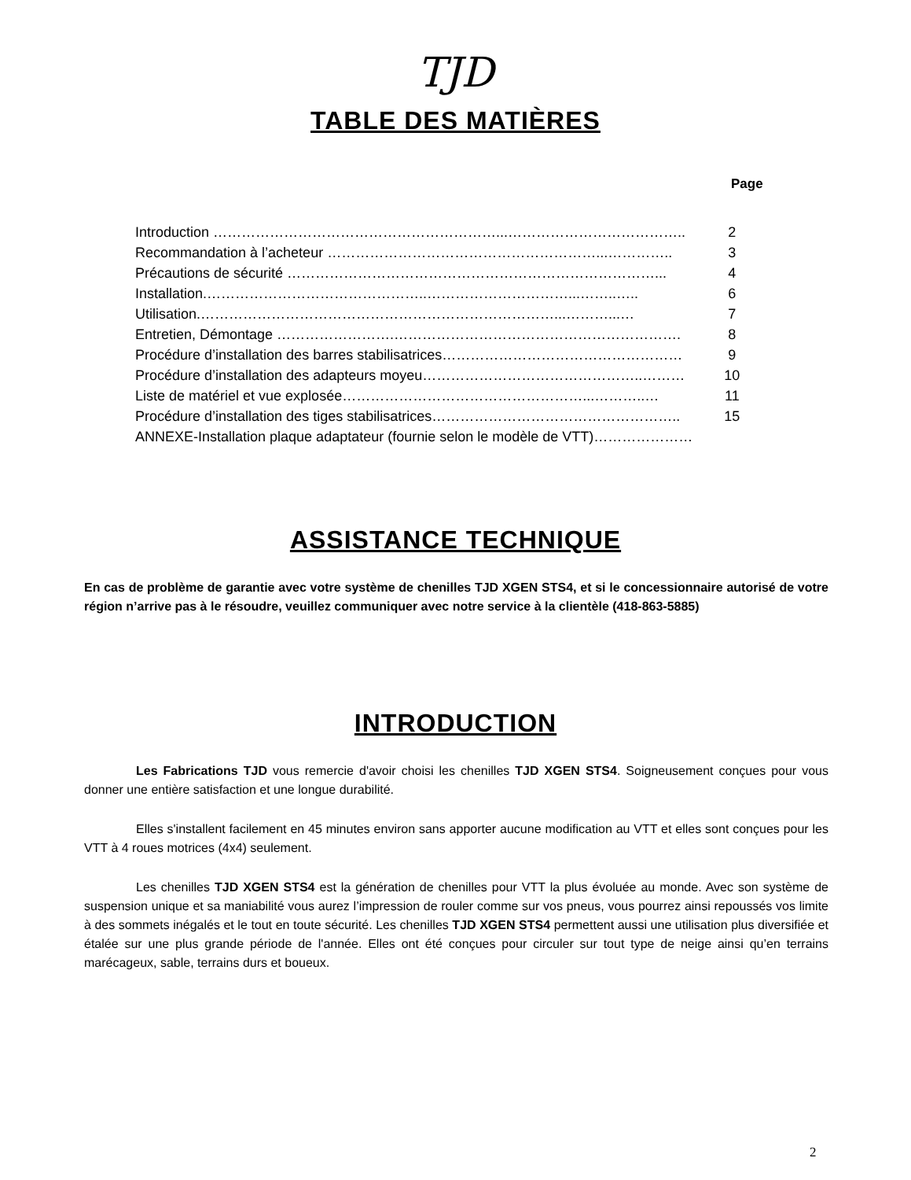TJD
TABLE DES MATIÈRES
Page
| Introduction ……………………………………………………...……………………………….. | 2 |
| Recommandation à l’acheteur …………………………………………………...………….. | 3 |
| Précautions de sécurité ……………………………………………………………………... | 4 |
| Installation.………………………………………..…………………………...……..….. | 6 |
| Utilisation.…………………………………………………………………...………...… | 7 |
| Entretien, Démontage …………………….……………………………………………………. | 8 |
| Procédure d’installation des barres stabilisatrices…………………………………………… | 9 |
| Procédure d’installation des adapteurs moyeu………………………………………..……… | 10 |
| Liste de matériel et vue explosée……………………………………………...………..… | 11 |
| Procédure d’installation des tiges stabilisatrices…………………………………………….. | 15 |
| ANNEXE-Installation plaque adaptateur (fournie selon le modèle de VTT)………………… | |
ASSISTANCE TECHNIQUE
En cas de problème de garantie avec votre système de chenilles TJD XGEN STS4, et si le concessionnaire autorisé de votre région n’arrive pas à le résoudre, veuillez communiquer avec notre service à la clientèle (418-863-5885)
INTRODUCTION
Les Fabrications TJD vous remercie d'avoir choisi les chenilles TJD XGEN STS4. Soigneusement conçues pour vous donner une entière satisfaction et une longue durabilité.
Elles s'installent facilement en 45 minutes environ sans apporter aucune modification au VTT et elles sont conçues pour les VTT à 4 roues motrices (4x4) seulement.
Les chenilles TJD XGEN STS4 est la génération de chenilles pour VTT la plus évoluée au monde. Avec son système de suspension unique et sa maniabilité vous aurez l’impression de rouler comme sur vos pneus, vous pourrez ainsi repoussés vos limite à des sommets inégalés et le tout en toute sécurité. Les chenilles TJD XGEN STS4 permettent aussi une utilisation plus diversifiée et étalée sur une plus grande période de l'année. Elles ont été conçues pour circuler sur tout type de neige ainsi qu’en terrains marécageux, sable, terrains durs et boueux.
2